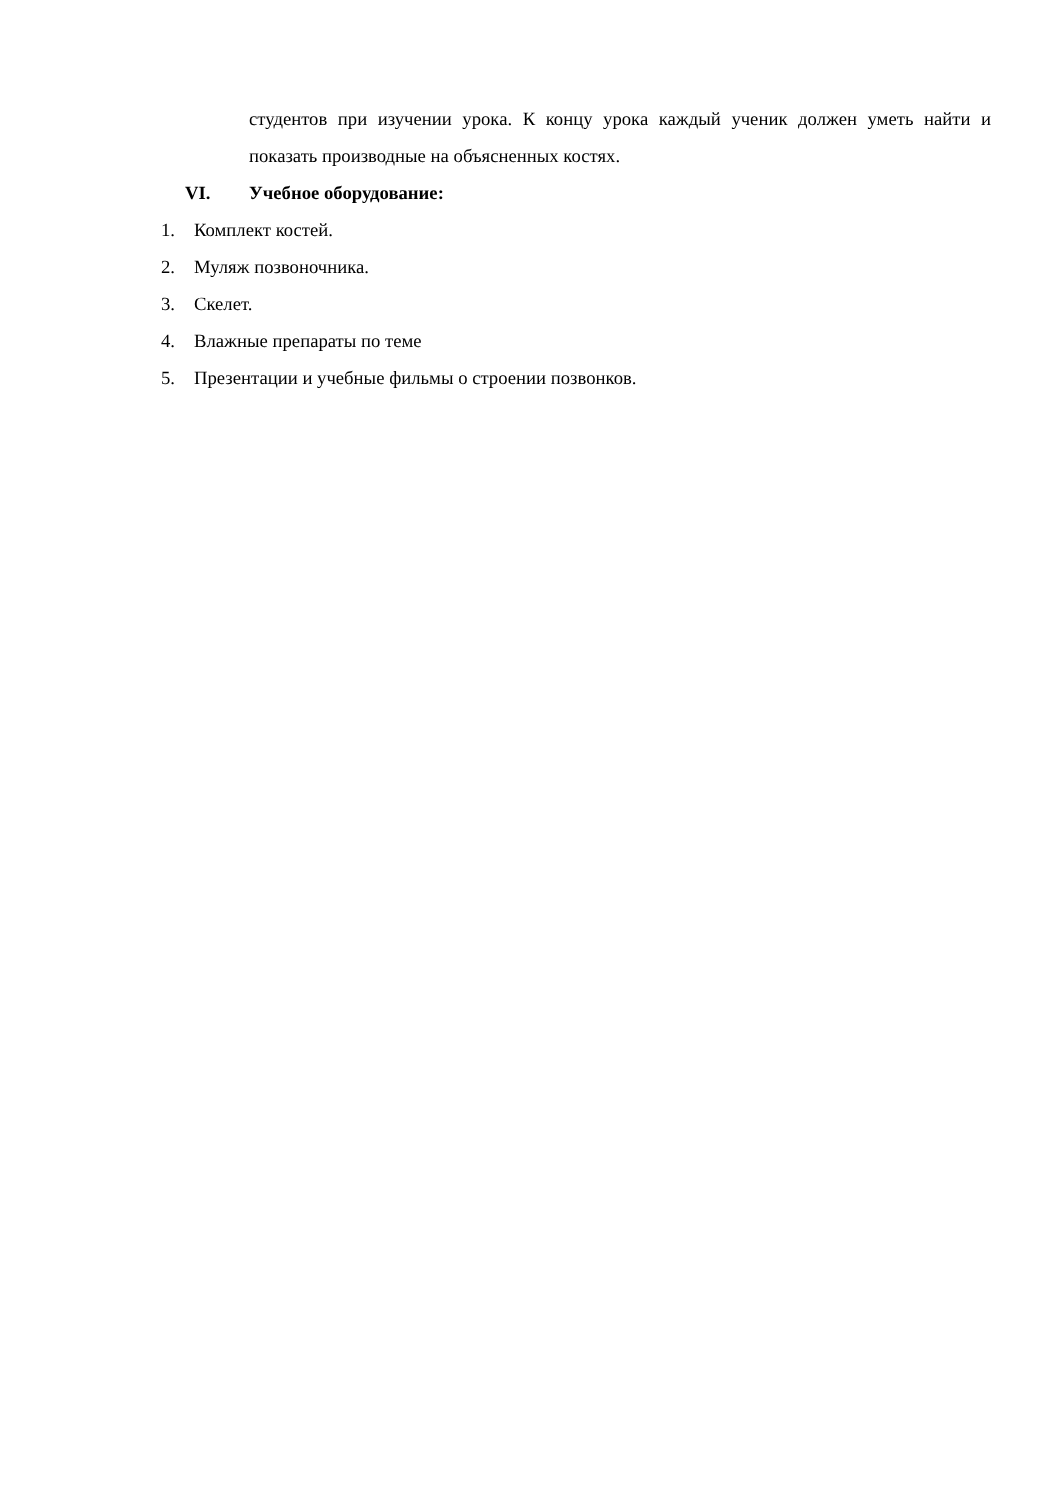студентов при изучении урока. К концу урока каждый ученик должен уметь найти и показать производные на объясненных костях.
VI. Учебное оборудование:
1. Комплект костей.
2. Муляж позвоночника.
3. Скелет.
4. Влажные препараты по теме
5. Презентации и учебные фильмы о строении позвонков.